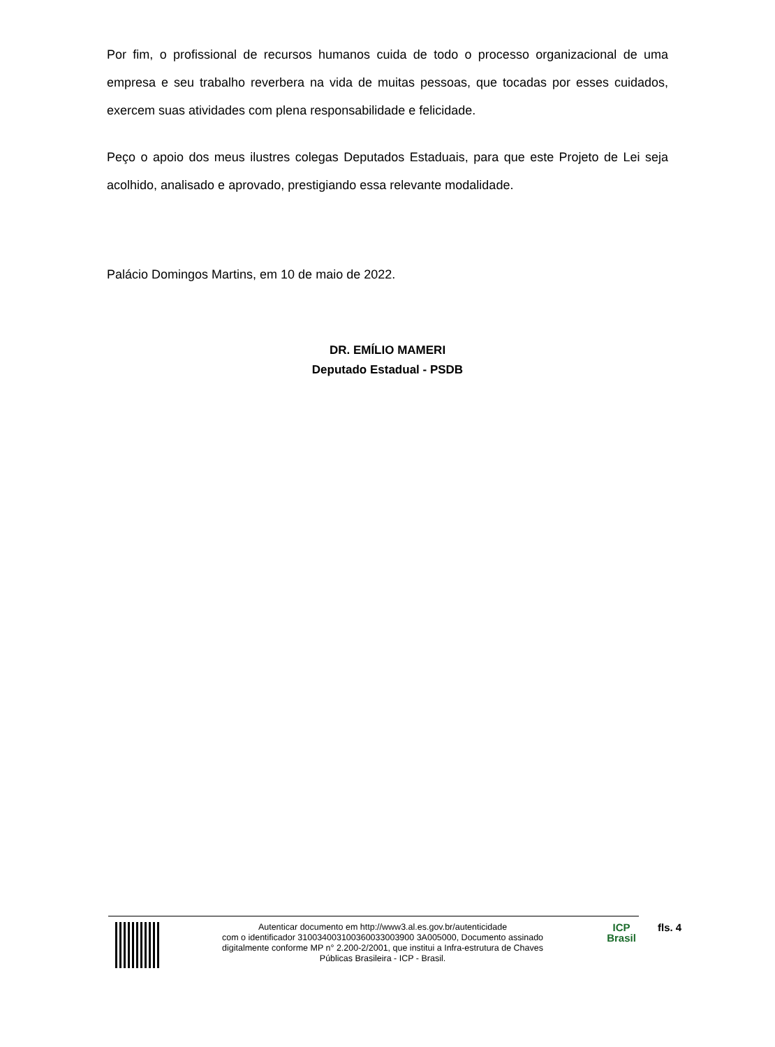Por fim, o profissional de recursos humanos cuida de todo o processo organizacional de uma empresa e seu trabalho reverbera na vida de muitas pessoas, que tocadas por esses cuidados, exercem suas atividades com plena responsabilidade e felicidade.
Peço o apoio dos meus ilustres colegas Deputados Estaduais, para que este Projeto de Lei seja acolhido, analisado e aprovado, prestigiando essa relevante modalidade.
Palácio Domingos Martins, em 10 de maio de 2022.
DR. EMÍLIO MAMERI
Deputado Estadual - PSDB
Autenticar documento em http://www3.al.es.gov.br/autenticidade
com o identificador 310034003100360033003900 3A005000, Documento assinado
digitalmente conforme MP n° 2.200-2/2001, que institui a Infra-estrutura de Chaves
Públicas Brasileira - ICP - Brasil.
ICP
Brasil
fls. 4